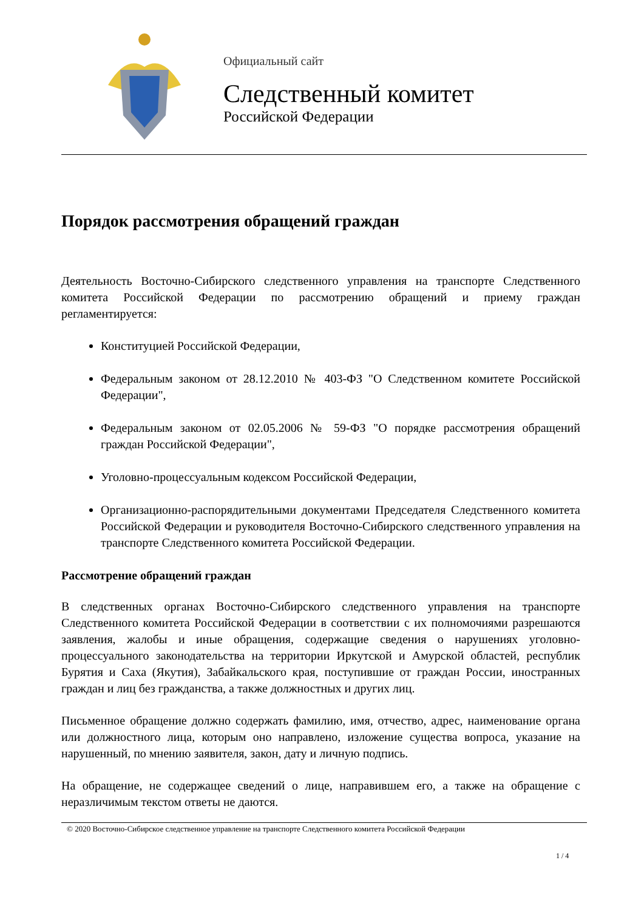Официальный сайт
Следственный комитет
Российской Федерации
Порядок рассмотрения обращений граждан
Деятельность Восточно-Сибирского следственного управления на транспорте Следственного комитета Российской Федерации по рассмотрению обращений и приему граждан регламентируется:
Конституцией Российской Федерации,
Федеральным законом от 28.12.2010 № 403-ФЗ "О Следственном комитете Российской Федерации",
Федеральным законом от 02.05.2006 № 59-ФЗ "О порядке рассмотрения обращений граждан Российской Федерации",
Уголовно-процессуальным кодексом Российской Федерации,
Организационно-распорядительными документами Председателя Следственного комитета Российской Федерации и руководителя Восточно-Сибирского следственного управления на транспорте Следственного комитета Российской Федерации.
Рассмотрение обращений граждан
В следственных органах Восточно-Сибирского следственного управления на транспорте Следственного комитета Российской Федерации в соответствии с их полномочиями разрешаются заявления, жалобы и иные обращения, содержащие сведения о нарушениях уголовно-процессуального законодательства на территории Иркутской и Амурской областей, республик Бурятия и Саха (Якутия), Забайкальского края, поступившие от граждан России, иностранных граждан и лиц без гражданства, а также должностных и других лиц.
Письменное обращение должно содержать фамилию, имя, отчество, адрес, наименование органа или должностного лица, которым оно направлено, изложение существа вопроса, указание на нарушенный, по мнению заявителя, закон, дату и личную подпись.
На обращение, не содержащее сведений о лице, направившем его, а также на обращение с неразличимым текстом ответы не даются.
© 2020 Восточно-Сибирское следственное управление на транспорте Следственного комитета Российской Федерации
1 / 4